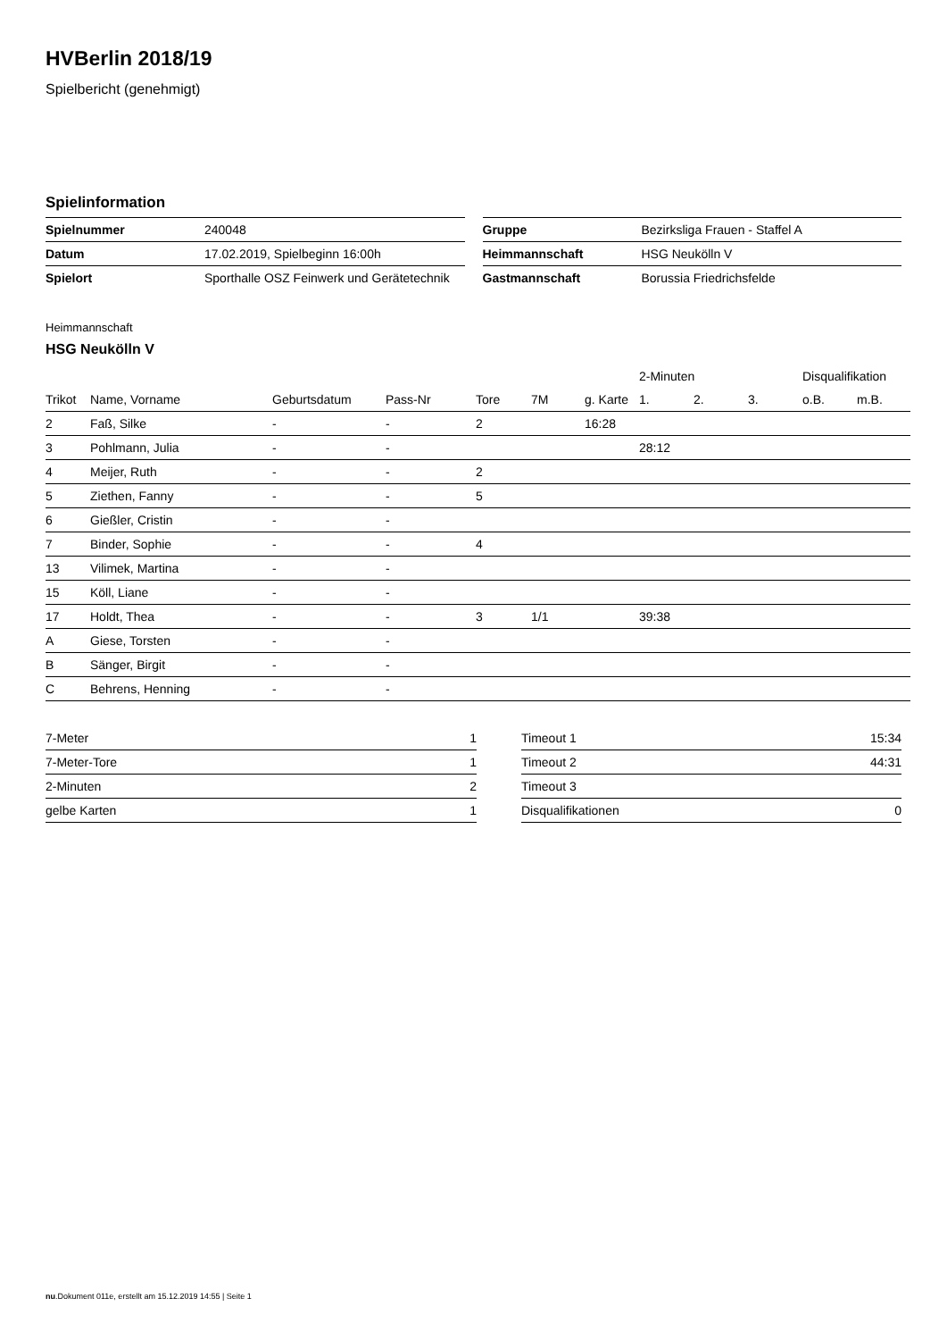HVBerlin 2018/19
Spielbericht (genehmigt)
Spielinformation
| Spielnummer | 240048 |
| Datum | 17.02.2019, Spielbeginn 16:00h |
| Spielort | Sporthalle OSZ Feinwerk und Gerätetechnik |
| Gruppe | Bezirksliga Frauen - Staffel A |
| Heimmannschaft | HSG Neukölln V |
| Gastmannschaft | Borussia Friedrichsfelde |
Heimmannschaft
HSG Neukölln V
| | | | | | | | 2-Minuten | | | Disqualifikation | |
| --- | --- | --- | --- | --- | --- | --- | --- | --- | --- | --- | --- |
| Trikot | Name, Vorname | Geburtsdatum | Pass-Nr | Tore | 7M | g. Karte | 1. | 2. | 3. | o.B. | m.B. |
| 2 | Faß, Silke | - | - | 2 | | 16:28 | | | | | |
| 3 | Pohlmann, Julia | - | - | | | | 28:12 | | | | |
| 4 | Meijer, Ruth | - | - | 2 | | | | | | | |
| 5 | Ziethen, Fanny | - | - | 5 | | | | | | | |
| 6 | Gießler, Cristin | - | - | | | | | | | | |
| 7 | Binder, Sophie | - | - | 4 | | | | | | | |
| 13 | Vilimek, Martina | - | - | | | | | | | | |
| 15 | Köll, Liane | - | - | | | | | | | | |
| 17 | Holdt, Thea | - | - | 3 | 1/1 | | 39:38 | | | | |
| A | Giese, Torsten | - | - | | | | | | | | |
| B | Sänger, Birgit | - | - | | | | | | | | |
| C | Behrens, Henning | - | - | | | | | | | | |
| 7-Meter | 1 |
| 7-Meter-Tore | 1 |
| 2-Minuten | 2 |
| gelbe Karten | 1 |
| Timeout 1 | 15:34 |
| Timeout 2 | 44:31 |
| Timeout 3 | |
| Disqualifikationen | 0 |
nu.Dokument 011e, erstellt am 15.12.2019 14:55 | Seite 1